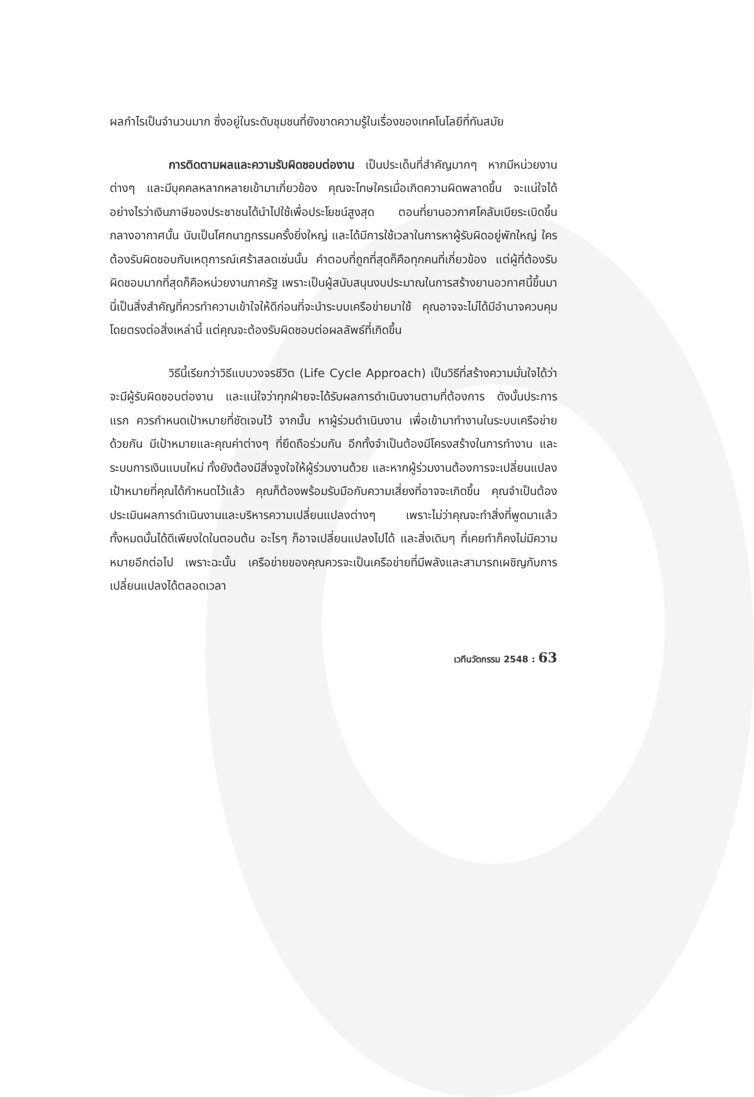ผลกำไรเป็นจำนวนมาก ซึ่งอยู่ในระดับชุมชนที่ยังขาดความรู้ในเรื่องของเทคโนโลยีที่ทันสมัย
การติดตามผลและความรับผิดชอบต่องาน เป็นประเด็นที่สำคัญมากๆ หากมีหน่วยงานต่างๆ และมีบุคคลหลากหลายเข้ามาเกี่ยวข้อง คุณจะโทษใครเมื่อเกิดความผิดพลาดขึ้น จะแน่ใจได้อย่างไรว่าเงินภาษีของประชาชนได้นำไปใช้เพื่อประโยชน์สูงสุด ตอนที่ยานอวกาศโคลัมเบียระเบิดขึ้นกลางอากาศนั้น นับเป็นโศกนาฏกรรมครั้งยิ่งใหญ่ และได้มีการใช้เวลาในการหาผู้รับผิดอยู่พักใหญ่ ใครต้องรับผิดชอบกับเหตุการณ์เศร้าสลดเช่นนั้น คำตอบที่ถูกที่สุดก็คือทุกคนที่เกี่ยวข้อง แต่ผู้ที่ต้องรับผิดชอบมากที่สุดก็คือหน่วยงานภาครัฐ เพราะเป็นผู้สนับสนุนงบประมาณในการสร้างยานอวกาศนี้ขึ้นมา นี่เป็นสิ่งสำคัญที่ควรทำความเข้าใจให้ดีก่อนที่จะนำระบบเครือข่ายมาใช้ คุณอาจจะไม่ได้มีอำนาจควบคุมโดยตรงต่อสิ่งเหล่านี้ แต่คุณจะต้องรับผิดชอบต่อผลลัพธ์ที่เกิดขึ้น
วิธีนี้เรียกว่าวิธีแบบวงจรชีวิต (Life Cycle Approach) เป็นวิธีที่สร้างความมั่นใจได้ว่าจะมีผู้รับผิดชอบต่องาน และแน่ใจว่าทุกฝ่ายจะได้รับผลการดำเนินงานตามที่ต้องการ ดังนั้นประการแรก ควรกำหนดเป้าหมายที่ชัดเจนไว้ จากนั้น หาผู้ร่วมดำเนินงาน เพื่อเข้ามาทำงานในระบบเครือข่ายด้วยกัน มีเป้าหมายและคุณค่าต่างๆ ที่ยึดถือร่วมกัน อีกทั้งจำเป็นต้องมีโครงสร้างในการทำงาน และระบบการเงินแบบใหม่ ทั้งยังต้องมีสิ่งจูงใจให้ผู้ร่วมงานด้วย และหากผู้ร่วมงานต้องการจะเปลี่ยนแปลงเป้าหมายที่คุณได้กำหนดไว้แล้ว คุณก็ต้องพร้อมรับมือกับความเสี่ยงที่อาจจะเกิดขึ้น คุณจำเป็นต้องประเมินผลการดำเนินงานและบริหารความเปลี่ยนแปลงต่างๆ เพราะไม่ว่าคุณจะทำสิ่งที่พูดมาแล้วทั้งหมดนั้นได้ดีเพียงใดในตอนต้น อะไรๆ ก็อาจเปลี่ยนแปลงไปได้ และสิ่งเดิมๆ ที่เคยทำก็คงไม่มีความหมายอีกต่อไป เพราะฉะนั้น เครือข่ายของคุณควรจะเป็นเครือข่ายที่มีพลังและสามารถเผชิญกับการเปลี่ยนแปลงได้ตลอดเวลา
เวทีนวัตกรรม 2548 : 63